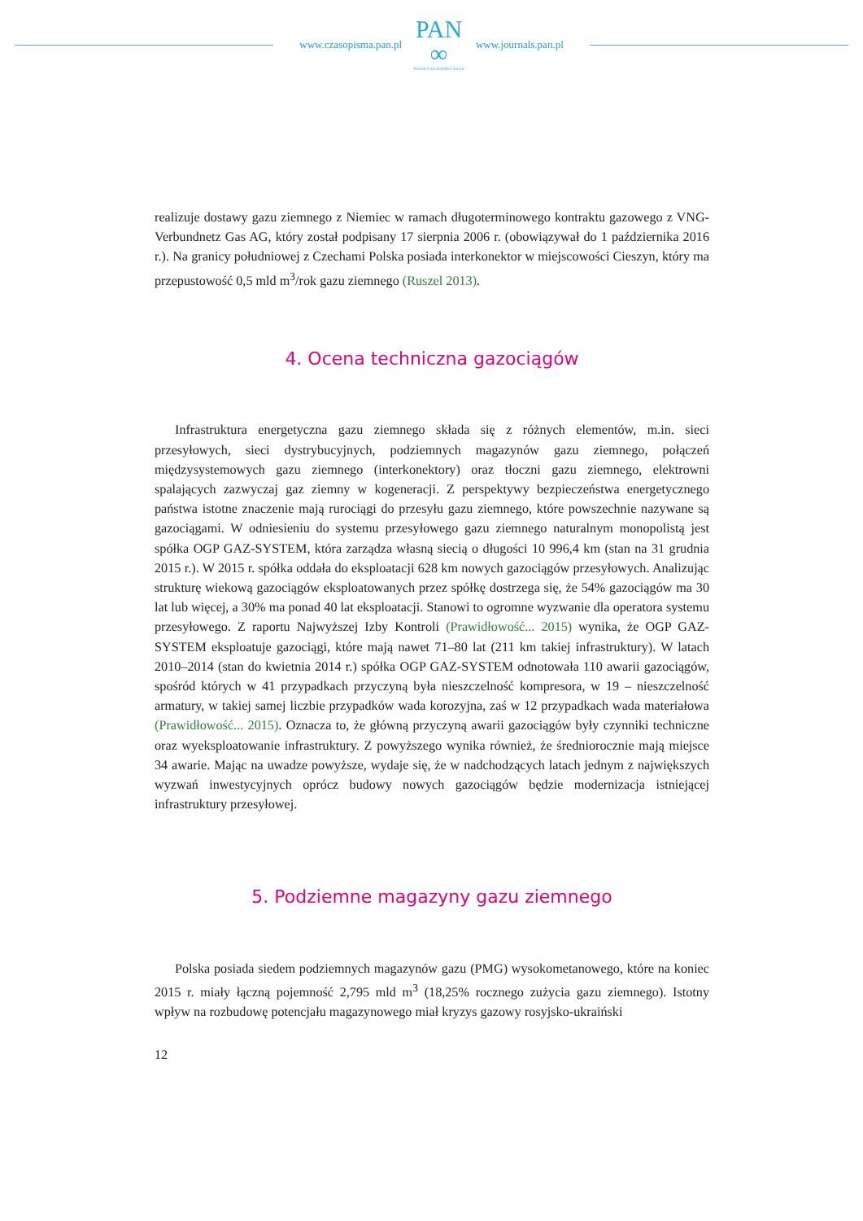www.czasopisma.pan.pl
PAN
∞
POLSKA AKADEMIA NAUK
www.journals.pan.pl
realizuje dostawy gazu ziemnego z Niemiec w ramach długoterminowego kontraktu gazowego z VNG-Verbundnetz Gas AG, który został podpisany 17 sierpnia 2006 r. (obowiązywał do 1 października 2016 r.). Na granicy południowej z Czechami Polska posiada interkonektor w miejscowości Cieszyn, który ma przepustowość 0,5 mld m<sup>3</sup>/rok gazu ziemnego (Ruszel 2013).
4. Ocena techniczna gazociągów
Infrastruktura energetyczna gazu ziemnego składa się z różnych elementów, m.in. sieci przesyłowych, sieci dystrybucyjnych, podziemnych magazynów gazu ziemnego, połączeń międzysystemowych gazu ziemnego (interkonektory) oraz tłoczni gazu ziemnego, elektrowni spalających zazwyczaj gaz ziemny w kogeneracji. Z perspektywy bezpieczeństwa energetycznego państwa istotne znaczenie mają rurociągi do przesyłu gazu ziemnego, które powszechnie nazywane są gazociągami. W odniesieniu do systemu przesyłowego gazu ziemnego naturalnym monopolistą jest spółka OGP GAZ-SYSTEM, która zarządza własną siecią o długości 10 996,4 km (stan na 31 grudnia 2015 r.). W 2015 r. spółka oddała do eksploatacji 628 km nowych gazociągów przesyłowych. Analizując strukturę wiekową gazociągów eksploatowanych przez spółkę dostrzega się, że 54% gazociągów ma 30 lat lub więcej, a 30% ma ponad 40 lat eksploatacji. Stanowi to ogromne wyzwanie dla operatora systemu przesyłowego. Z raportu Najwyższej Izby Kontroli (Prawidłowość... 2015) wynika, że OGP GAZ-SYSTEM eksploatuje gazociągi, które mają nawet 71–80 lat (211 km takiej infrastruktury). W latach 2010–2014 (stan do kwietnia 2014 r.) spółka OGP GAZ-SYSTEM odnotowała 110 awarii gazociągów, spośród których w 41 przypadkach przyczyną była nieszczelność kompresora, w 19 – nieszczelność armatury, w takiej samej liczbie przypadków wada korozyjna, zaś w 12 przypadkach wada materiałowa (Prawidłowość... 2015). Oznacza to, że główną przyczyną awarii gazociągów były czynniki techniczne oraz wyeksploatowanie infrastruktury. Z powyższego wynika również, że średniorocznie mają miejsce 34 awarie. Mając na uwadze powyższe, wydaje się, że w nadchodzących latach jednym z największych wyzwań inwestycyjnych oprócz budowy nowych gazociągów będzie modernizacja istniejącej infrastruktury przesyłowej.
5. Podziemne magazyny gazu ziemnego
Polska posiada siedem podziemnych magazynów gazu (PMG) wysokometanowego, które na koniec 2015 r. miały łączną pojemność 2,795 mld m<sup>3</sup> (18,25% rocznego zużycia gazu ziemnego). Istotny wpływ na rozbudowę potencjału magazynowego miał kryzys gazowy rosyjsko-ukraiński
12